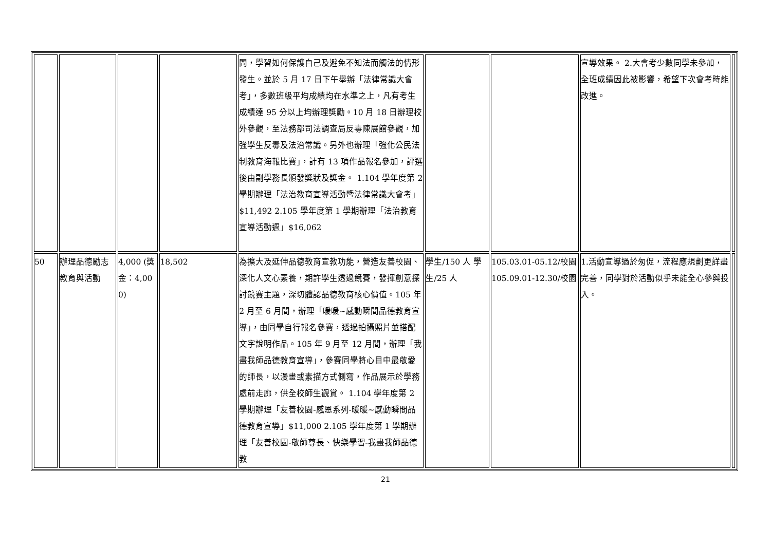| | | | | 問，學習如何保護自己及避免不知法而觸法的情形發生。並於 5 月 17 日下午舉辦「法律常識大會考」，多數班級平均成績均在水準之上，凡有考生成績達 95 分以上均辦理獎勵。10 月 18 日辦理校外參觀，至法務部司法調查局反毒陳展館參觀，加強學生反毒及法治常識。另外也辦理「強化公民法制教育海報比賽」，計有 13 項作品報名參加，評選後由副學務長頒發獎狀及獎金。 1.104 學年度第 2 學期辦理「法治教育宣導活動暨法律常識大會考」$11,492 2.105 學年度第 1 學期辦理「法治教育宣導活動週」$16,062 | | | 宣導效果。 2.大會考少數同學未參加，全班成績因此被影響，希望下次會考時能改進。 | |
| 50 | 辦理品德勵志教育與活動 | 4,000 (獎金：4,000) | 18,502 | 為擴大及延伸品德教育宣教功能，營造友善校園、深化人文心素養，期許學生透過競賽，發揮創意探討競賽主題，深切體認品德教育核心價值。105 年 2 月至 6 月間，辦理「暖暖~感動瞬間品德教育宣導」，由同學自行報名參賽，透過拍攝照片並搭配文字說明作品。105 年 9 月至 12 月間，辦理「我畫我師品德教育宣導」，參賽同學將心目中最敬愛的師長，以漫畫或素描方式側寫，作品展示於學務處前走廊，供全校師生觀賞。 1.104 學年度第 2 學期辦理「友善校園-感恩系列-暖暖~感動瞬間品德教育宣導」$11,000 2.105 學年度第 1 學期辦理「友善校園-敬師尊長、快樂學習-我畫我師品德教 | 學生/150 人 學生/25 人 | 105.03.01-05.12/校園 105.09.01-12.30/校園 | 1.活動宣導過於匆促，流程應規劃更詳盡完善，同學對於活動似乎未能全心參與投入。 | |
21